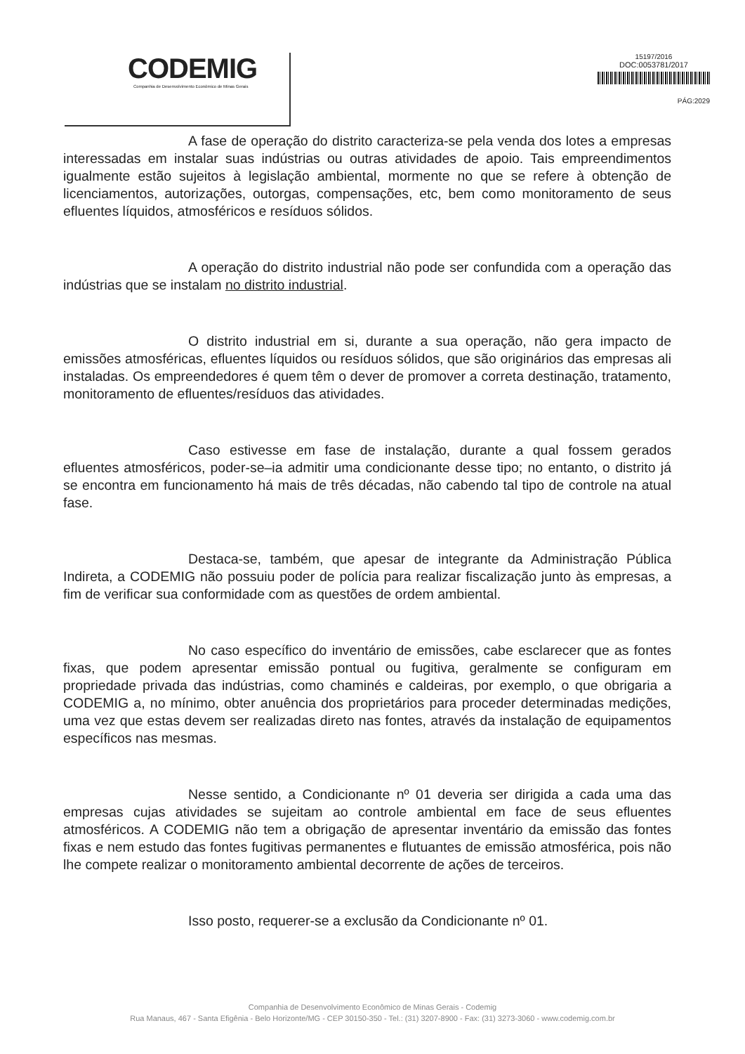CODEMIG
Companhia de Desenvolvimento Econômico de Minas Gerais
15197/2016
DOC:0053781/2017
PÁG:2029
A fase de operação do distrito caracteriza-se pela venda dos lotes a empresas interessadas em instalar suas indústrias ou outras atividades de apoio. Tais empreendimentos igualmente estão sujeitos à legislação ambiental, mormente no que se refere à obtenção de licenciamentos, autorizações, outorgas, compensações, etc, bem como monitoramento de seus efluentes líquidos, atmosféricos e resíduos sólidos.
A operação do distrito industrial não pode ser confundida com a operação das indústrias que se instalam no distrito industrial.
O distrito industrial em si, durante a sua operação, não gera impacto de emissões atmosféricas, efluentes líquidos ou resíduos sólidos, que são originários das empresas ali instaladas. Os empreendedores é quem têm o dever de promover a correta destinação, tratamento, monitoramento de efluentes/resíduos das atividades.
Caso estivesse em fase de instalação, durante a qual fossem gerados efluentes atmosféricos, poder-se–ia admitir uma condicionante desse tipo; no entanto, o distrito já se encontra em funcionamento há mais de três décadas, não cabendo tal tipo de controle na atual fase.
Destaca-se, também, que apesar de integrante da Administração Pública Indireta, a CODEMIG não possuiu poder de polícia para realizar fiscalização junto às empresas, a fim de verificar sua conformidade com as questões de ordem ambiental.
No caso específico do inventário de emissões, cabe esclarecer que as fontes fixas, que podem apresentar emissão pontual ou fugitiva, geralmente se configuram em propriedade privada das indústrias, como chaminés e caldeiras, por exemplo, o que obrigaria a CODEMIG a, no mínimo, obter anuência dos proprietários para proceder determinadas medições, uma vez que estas devem ser realizadas direto nas fontes, através da instalação de equipamentos específicos nas mesmas.
Nesse sentido, a Condicionante nº 01 deveria ser dirigida a cada uma das empresas cujas atividades se sujeitam ao controle ambiental em face de seus efluentes atmosféricos. A CODEMIG não tem a obrigação de apresentar inventário da emissão das fontes fixas e nem estudo das fontes fugitivas permanentes e flutuantes de emissão atmosférica, pois não lhe compete realizar o monitoramento ambiental decorrente de ações de terceiros.
Isso posto, requerer-se a exclusão da Condicionante nº 01.
Companhia de Desenvolvimento Econômico de Minas Gerais - Codemig
Rua Manaus, 467 - Santa Efigênia - Belo Horizonte/MG - CEP 30150-350 - Tel.: (31) 3207-8900 - Fax: (31) 3273-3060 - www.codemig.com.br